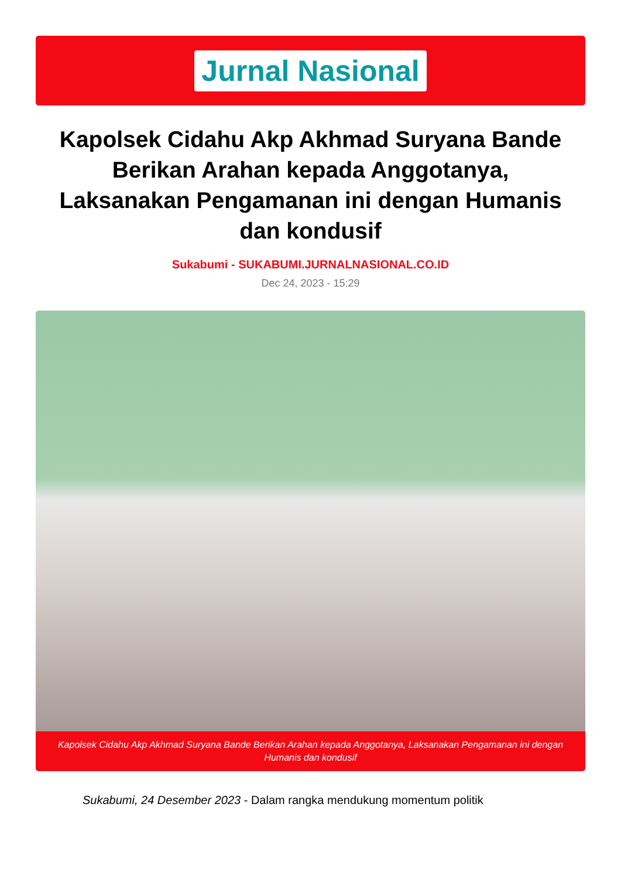Jurnal Nasional
Kapolsek Cidahu Akp Akhmad Suryana Bande Berikan Arahan kepada Anggotanya, Laksanakan Pengamanan ini dengan Humanis dan kondusif
Sukabumi - SUKABUMI.JURNALNASIONAL.CO.ID
Dec 24, 2023 - 15:29
Kapolsek Cidahu Akp Akhmad Suryana Bande Berikan Arahan kepada Anggotanya, Laksanakan Pengamanan ini dengan Humanis dan kondusif
Sukabumi, 24 Desember 2023 - Dalam rangka mendukung momentum politik